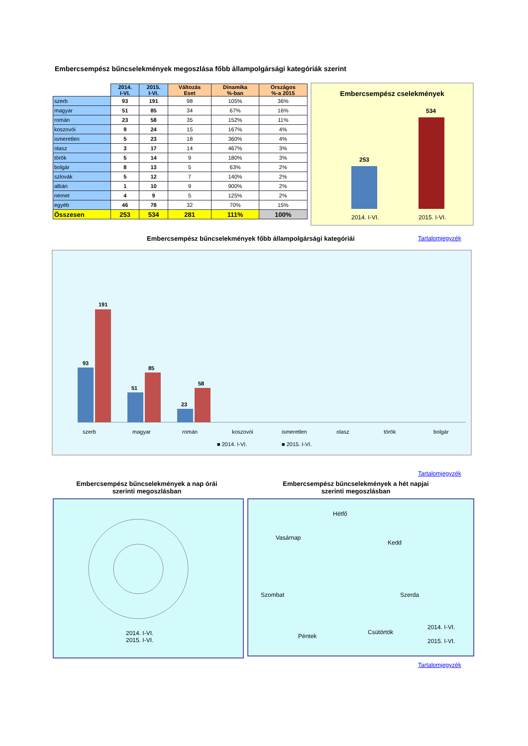Embercsempész bűncselekmények megoszlása főbb állampolgársági kategóriák szerint
| | 2014. I-VI. | 2015. I-VI. | Változás Eset | Dinamika %-ban | Országos %-a 2015 |
| --- | --- | --- | --- | --- | --- |
| szerb | 93 | 191 | 98 | 105% | 36% |
| magyar | 51 | 85 | 34 | 67% | 16% |
| román | 23 | 58 | 35 | 152% | 11% |
| koszovói | 9 | 24 | 15 | 167% | 4% |
| ismeretlen | 5 | 23 | 18 | 360% | 4% |
| olasz | 3 | 17 | 14 | 467% | 3% |
| török | 5 | 14 | 9 | 180% | 3% |
| bolgár | 8 | 13 | 5 | 63% | 2% |
| szlovák | 5 | 12 | 7 | 140% | 2% |
| albán | 1 | 10 | 9 | 900% | 2% |
| német | 4 | 9 | 5 | 125% | 2% |
| egyéb | 46 | 78 | 32 | 70% | 15% |
| Összesen | 253 | 534 | 281 | 111% | 100% |
Embercsempész cselekmények
253
534
2014. I-VI. 2015. I-VI.
Embercsempész bűncselekmények főbb állampolgársági kategóriái
Tartalomjegyzék
93
191
51
85
23
58
szerb
magyar
román
koszovói
ismeretlen
olasz
török
bolgár
■ 2014. I-VI.
■ 2015. I-VI.
Tartalomjegyzék
Embercsempész bűncselekmények a nap órái szerinti megoszlásban
Embercsempész bűncselekmények a hét napjai szerinti megoszlásban
2014. I-VI.
2015. I-VI.
Hétfő
Kedd
Szerda
Csütörtök
Péntek
Szombat
Vasárnap
2014. I-VI.
2015. I-VI.
Tartalomjegyzék